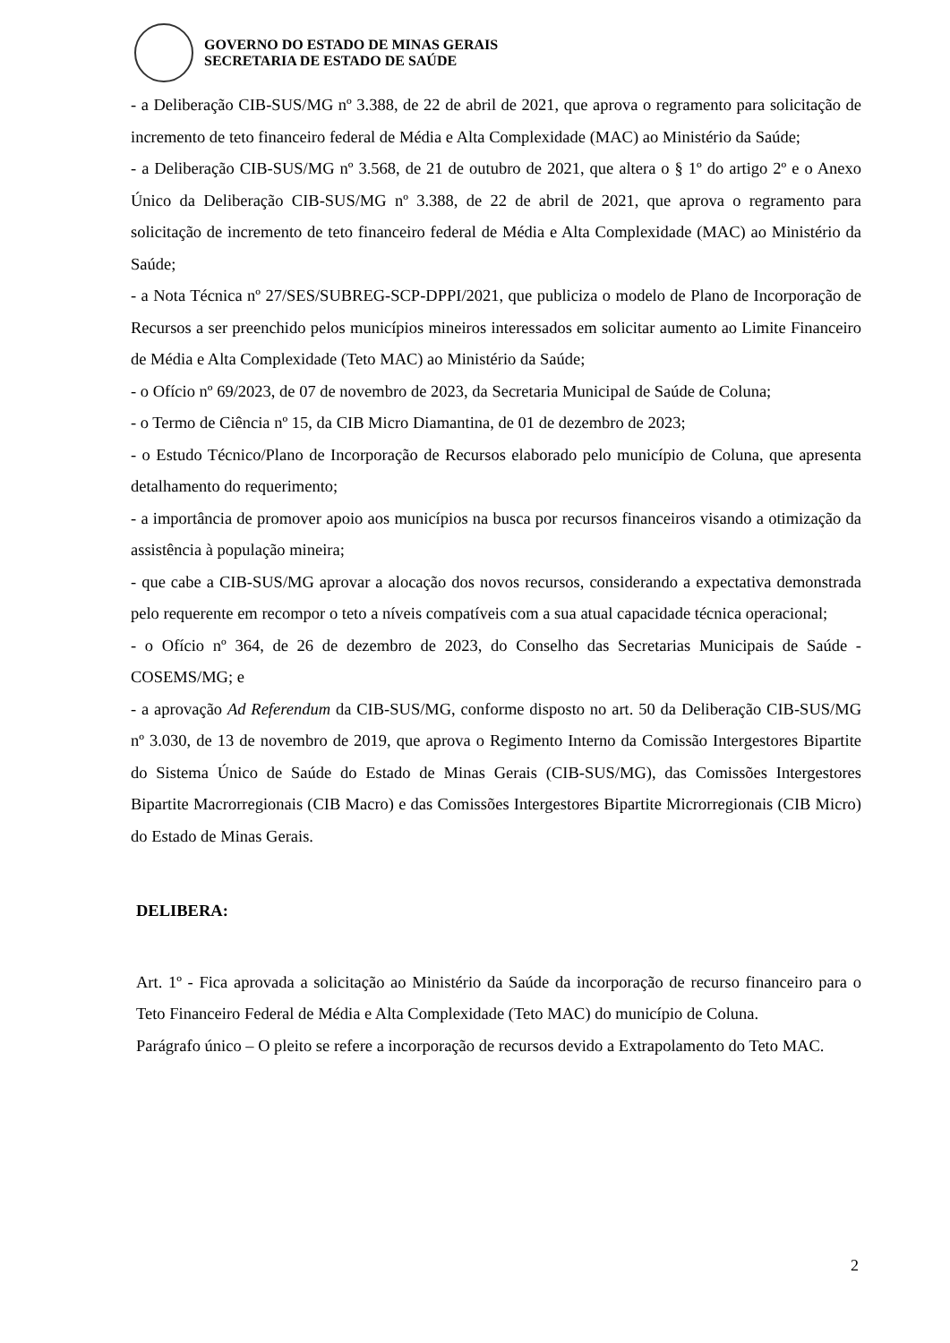GOVERNO DO ESTADO DE MINAS GERAIS
SECRETARIA DE ESTADO DE SAÚDE
- a Deliberação CIB-SUS/MG nº 3.388, de 22 de abril de 2021, que aprova o regramento para solicitação de incremento de teto financeiro federal de Média e Alta Complexidade (MAC) ao Ministério da Saúde;
- a Deliberação CIB-SUS/MG nº 3.568, de 21 de outubro de 2021, que altera o § 1º do artigo 2º e o Anexo Único da Deliberação CIB-SUS/MG nº 3.388, de 22 de abril de 2021, que aprova o regramento para solicitação de incremento de teto financeiro federal de Média e Alta Complexidade (MAC) ao Ministério da Saúde;
- a Nota Técnica nº 27/SES/SUBREG-SCP-DPPI/2021, que publiciza o modelo de Plano de Incorporação de Recursos a ser preenchido pelos municípios mineiros interessados em solicitar aumento ao Limite Financeiro de Média e Alta Complexidade (Teto MAC) ao Ministério da Saúde;
- o Ofício nº 69/2023, de 07 de novembro de 2023, da Secretaria Municipal de Saúde de Coluna;
- o Termo de Ciência nº 15, da CIB Micro Diamantina, de 01 de dezembro de 2023;
- o Estudo Técnico/Plano de Incorporação de Recursos elaborado pelo município de Coluna, que apresenta detalhamento do requerimento;
- a importância de promover apoio aos municípios na busca por recursos financeiros visando a otimização da assistência à população mineira;
- que cabe a CIB-SUS/MG aprovar a alocação dos novos recursos, considerando a expectativa demonstrada pelo requerente em recompor o teto a níveis compatíveis com a sua atual capacidade técnica operacional;
- o Ofício nº 364, de 26 de dezembro de 2023, do Conselho das Secretarias Municipais de Saúde - COSEMS/MG; e
- a aprovação Ad Referendum da CIB-SUS/MG, conforme disposto no art. 50 da Deliberação CIB-SUS/MG nº 3.030, de 13 de novembro de 2019, que aprova o Regimento Interno da Comissão Intergestores Bipartite do Sistema Único de Saúde do Estado de Minas Gerais (CIB-SUS/MG), das Comissões Intergestores Bipartite Macrorregionais (CIB Macro) e das Comissões Intergestores Bipartite Microrregionais (CIB Micro) do Estado de Minas Gerais.
DELIBERA:
Art. 1º - Fica aprovada a solicitação ao Ministério da Saúde da incorporação de recurso financeiro para o Teto Financeiro Federal de Média e Alta Complexidade (Teto MAC) do município de Coluna.
Parágrafo único – O pleito se refere a incorporação de recursos devido a Extrapolamento do Teto MAC.
2